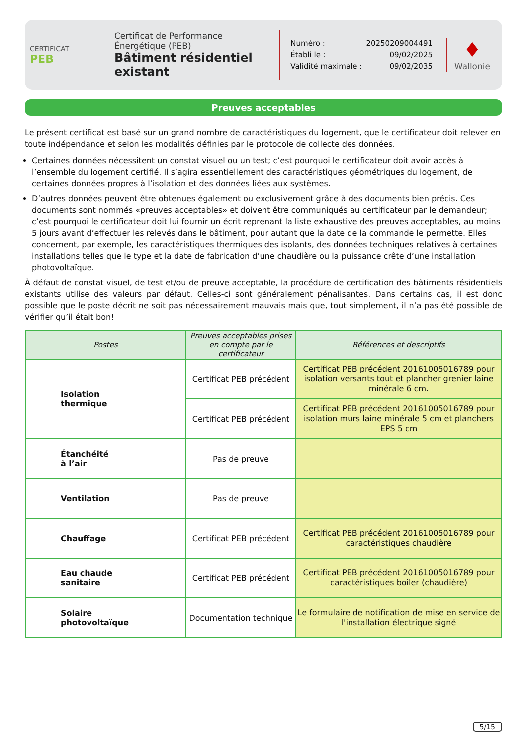CERTIFICAT
PEB
Certificat de Performance Énergétique (PEB)
Bâtiment résidentiel existant
| Numéro : | 20250209004491 |
| Établi le : | 09/02/2025 |
| Validité maximale : | 09/02/2035 |
♦
Wallonie
Preuves acceptables
Le présent certificat est basé sur un grand nombre de caractéristiques du logement, que le certificateur doit relever en toute indépendance et selon les modalités définies par le protocole de collecte des données.
Certaines données nécessitent un constat visuel ou un test; c’est pourquoi le certificateur doit avoir accès à l’ensemble du logement certifié. Il s’agira essentiellement des caractéristiques géométriques du logement, de certaines données propres à l’isolation et des données liées aux systèmes.
D’autres données peuvent être obtenues également ou exclusivement grâce à des documents bien précis. Ces documents sont nommés «preuves acceptables» et doivent être communiqués au certificateur par le demandeur; c’est pourquoi le certificateur doit lui fournir un écrit reprenant la liste exhaustive des preuves acceptables, au moins 5 jours avant d’effectuer les relevés dans le bâtiment, pour autant que la date de la commande le permette. Elles concernent, par exemple, les caractéristiques thermiques des isolants, des données techniques relatives à certaines installations telles que le type et la date de fabrication d’une chaudière ou la puissance crête d’une installation photovoltaïque.
À défaut de constat visuel, de test et/ou de preuve acceptable, la procédure de certification des bâtiments résidentiels existants utilise des valeurs par défaut. Celles-ci sont généralement pénalisantes. Dans certains cas, il est donc possible que le poste décrit ne soit pas nécessairement mauvais mais que, tout simplement, il n’a pas été possible de vérifier qu’il était bon!
| Postes | Preuves acceptables prises en compte par le certificateur | Références et descriptifs |
| --- | --- | --- |
| Isolation thermique | Certificat PEB précédent | Certificat PEB précédent 20161005016789 pour isolation versants tout et plancher grenier laine minérale 6 cm. |
| | Certificat PEB précédent | Certificat PEB précédent 20161005016789 pour isolation murs laine minérale 5 cm et planchers EPS 5 cm |
| Étanchéité à l’air | Pas de preuve | |
| Ventilation | Pas de preuve | |
| Chauffage | Certificat PEB précédent | Certificat PEB précédent 20161005016789 pour caractéristiques chaudière |
| Eau chaude sanitaire | Certificat PEB précédent | Certificat PEB précédent 20161005016789 pour caractéristiques boiler (chaudière) |
| Solaire photovoltaïque | Documentation technique | Le formulaire de notification de mise en service de l'installation électrique signé |
5/15